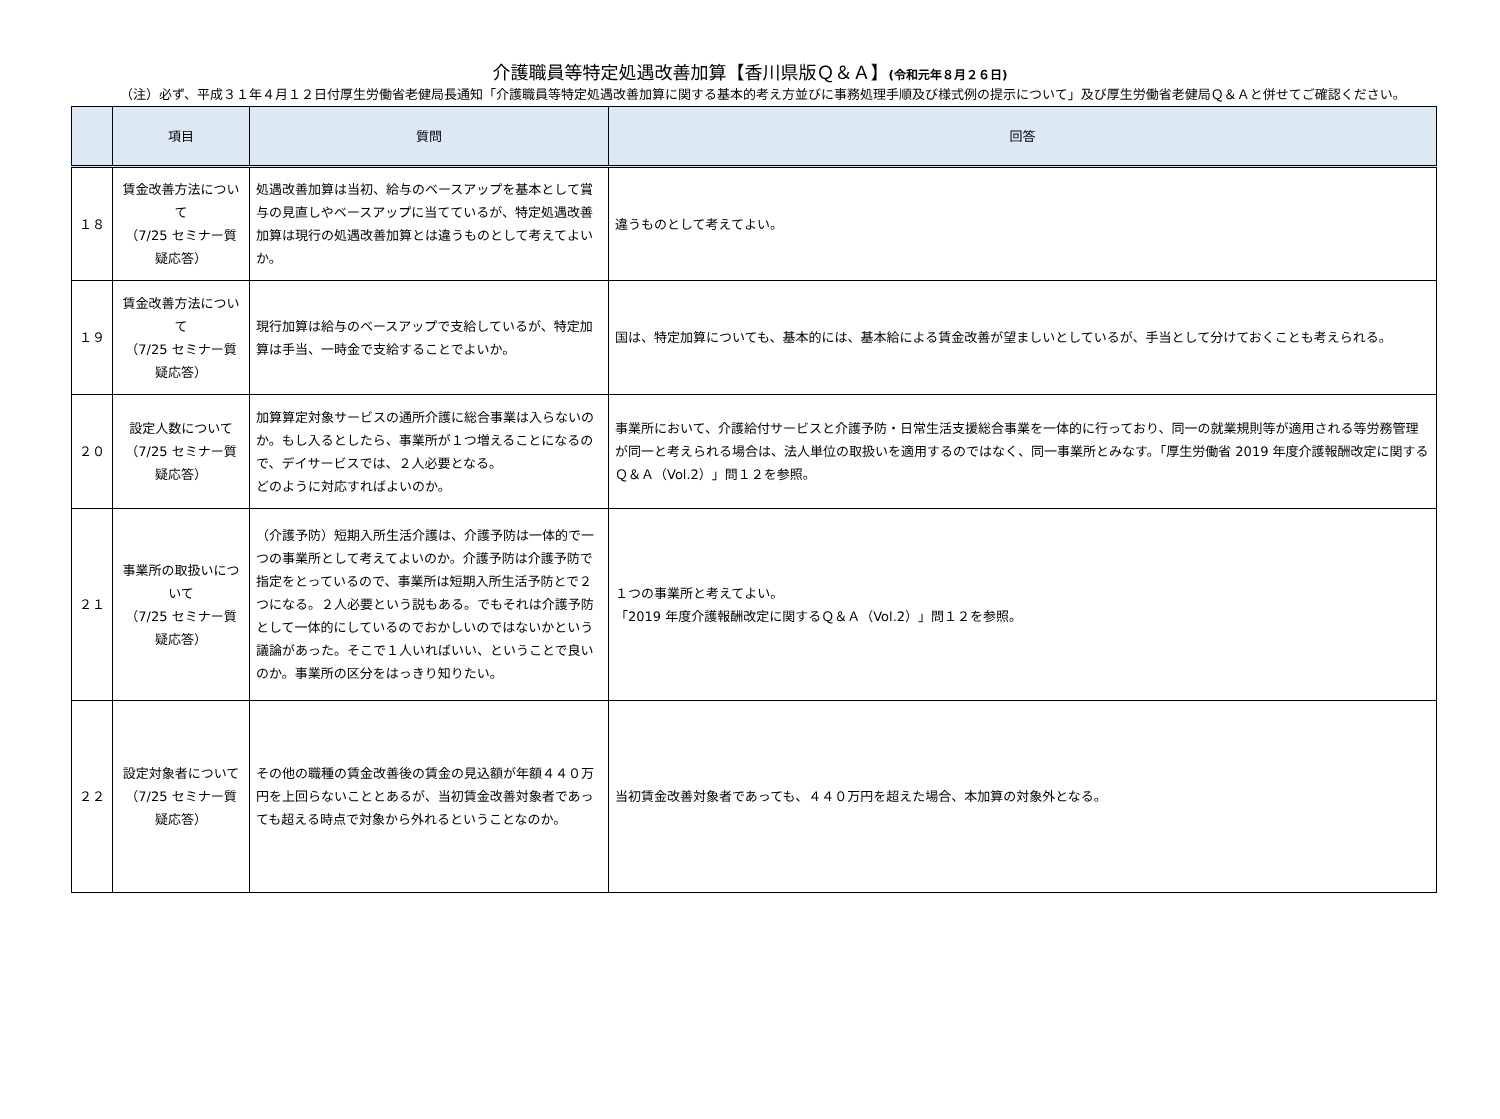介護職員等特定処遇改善加算【香川県版Ｑ＆Ａ】(令和元年８月２６日)
（注）必ず、平成３１年４月１２日付厚生労働省老健局長通知「介護職員等特定処遇改善加算に関する基本的考え方並びに事務処理手順及び様式例の提示について」及び厚生労働省老健局Ｑ＆Ａと併せてご確認ください。
| | 項目 | 質問 | 回答 |
| --- | --- | --- | --- |
| １８ | 賃金改善方法について （7/25 セミナー質疑応答） | 処遇改善加算は当初、給与のベースアップを基本として賞与の見直しやベースアップに当てているが、特定処遇改善加算は現行の処遇改善加算とは違うものとして考えてよいか。 | 違うものとして考えてよい。 |
| １９ | 賃金改善方法について （7/25 セミナー質疑応答） | 現行加算は給与のベースアップで支給しているが、特定加算は手当、一時金で支給することでよいか。 | 国は、特定加算についても、基本的には、基本給による賃金改善が望ましいとしているが、手当として分けておくことも考えられる。 |
| ２０ | 設定人数について （7/25 セミナー質疑応答） | 加算算定対象サービスの通所介護に総合事業は入らないのか。もし入るとしたら、事業所が１つ増えることになるので、デイサービスでは、２人必要となる。 どのように対応すればよいのか。 | 事業所において、介護給付サービスと介護予防・日常生活支援総合事業を一体的に行っており、同一の就業規則等が適用される等労務管理が同一と考えられる場合は、法人単位の取扱いを適用するのではなく、同一事業所とみなす。「厚生労働省 2019 年度介護報酬改定に関するＱ＆Ａ（Vol.2）」問１２を参照。 |
| ２１ | 事業所の取扱いについて （7/25 セミナー質疑応答） | （介護予防）短期入所生活介護は、介護予防は一体的で一つの事業所として考えてよいのか。介護予防は介護予防で指定をとっているので、事業所は短期入所生活予防とで２つになる。２人必要という説もある。でもそれは介護予防として一体的にしているのでおかしいのではないかという議論があった。そこで１人いればいい、ということで良いのか。事業所の区分をはっきり知りたい。 | １つの事業所と考えてよい。 「2019 年度介護報酬改定に関するＱ＆Ａ（Vol.2）」問１２を参照。 |
| ２２ | 設定対象者について （7/25 セミナー質疑応答） | その他の職種の賃金改善後の賃金の見込額が年額４４０万円を上回らないこととあるが、当初賃金改善対象者であっても超える時点で対象から外れるということなのか。 | 当初賃金改善対象者であっても、４４０万円を超えた場合、本加算の対象外となる。 |